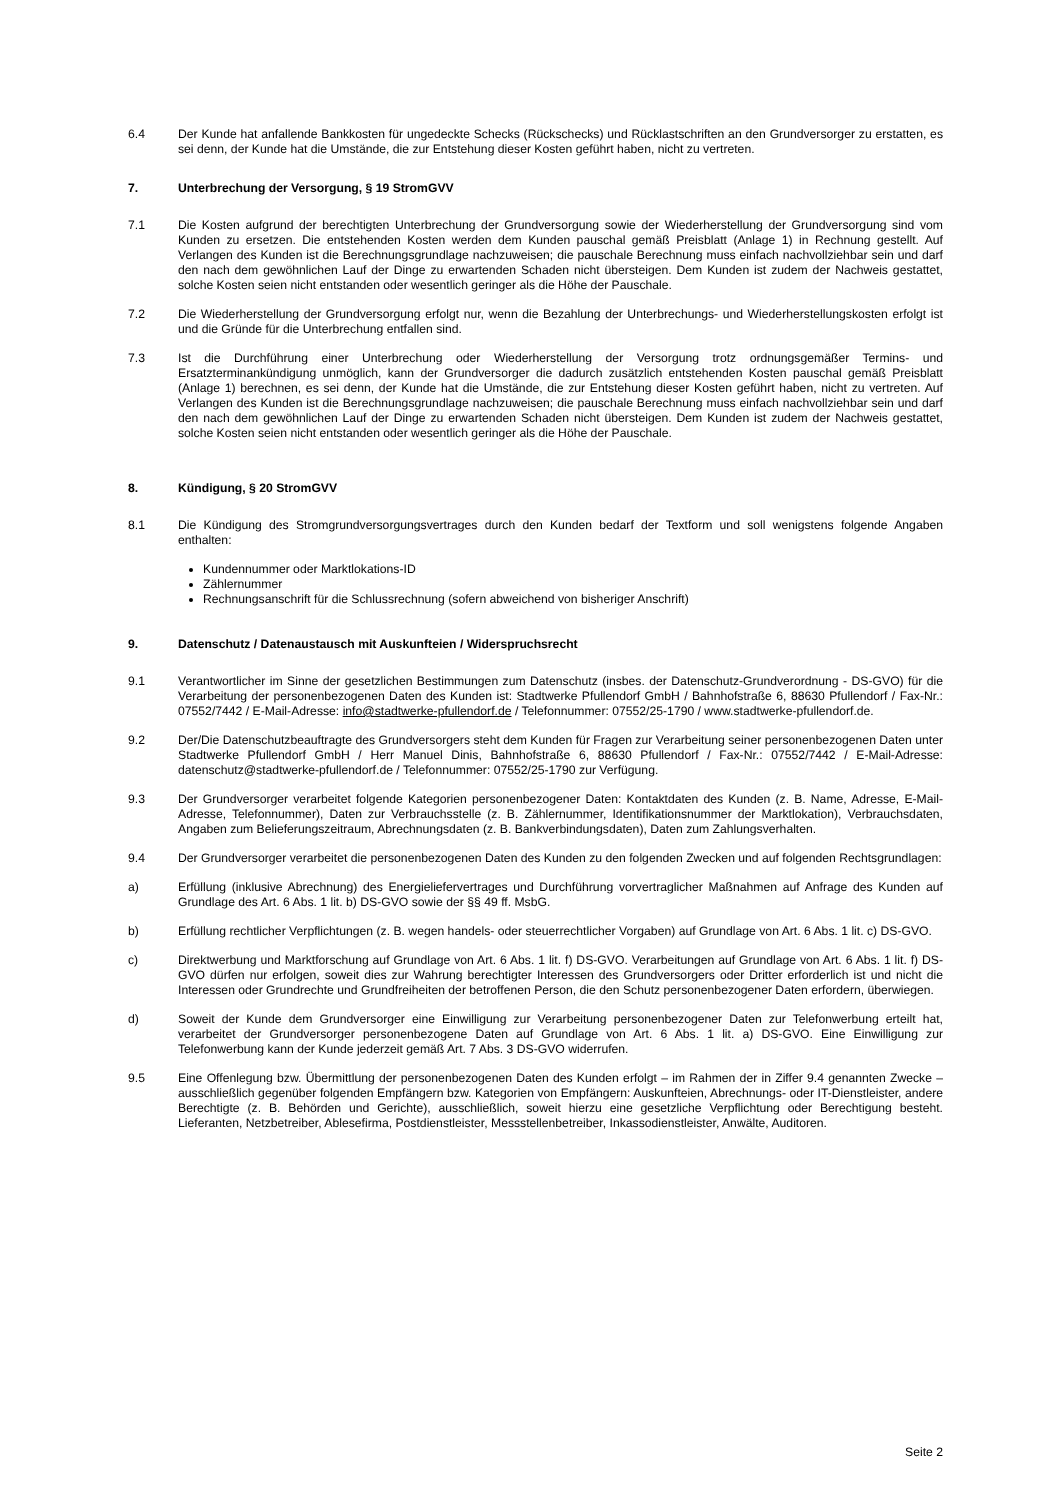6.4 Der Kunde hat anfallende Bankkosten für ungedeckte Schecks (Rückschecks) und Rücklastschriften an den Grundversorger zu erstatten, es sei denn, der Kunde hat die Umstände, die zur Entstehung dieser Kosten geführt haben, nicht zu vertreten.
7. Unterbrechung der Versorgung, § 19 StromGVV
7.1 Die Kosten aufgrund der berechtigten Unterbrechung der Grundversorgung sowie der Wiederherstellung der Grundversorgung sind vom Kunden zu ersetzen. Die entstehenden Kosten werden dem Kunden pauschal gemäß Preisblatt (Anlage 1) in Rechnung gestellt. Auf Verlangen des Kunden ist die Berechnungsgrundlage nachzuweisen; die pauschale Berechnung muss einfach nachvollziehbar sein und darf den nach dem gewöhnlichen Lauf der Dinge zu erwartenden Schaden nicht übersteigen. Dem Kunden ist zudem der Nachweis gestattet, solche Kosten seien nicht entstanden oder wesentlich geringer als die Höhe der Pauschale.
7.2 Die Wiederherstellung der Grundversorgung erfolgt nur, wenn die Bezahlung der Unterbrechungs- und Wiederherstellungskosten erfolgt ist und die Gründe für die Unterbrechung entfallen sind.
7.3 Ist die Durchführung einer Unterbrechung oder Wiederherstellung der Versorgung trotz ordnungsgemäßer Termins- und Ersatzterminankündigung unmöglich, kann der Grundversorger die dadurch zusätzlich entstehenden Kosten pauschal gemäß Preisblatt (Anlage 1) berechnen, es sei denn, der Kunde hat die Umstände, die zur Entstehung dieser Kosten geführt haben, nicht zu vertreten. Auf Verlangen des Kunden ist die Berechnungsgrundlage nachzuweisen; die pauschale Berechnung muss einfach nachvollziehbar sein und darf den nach dem gewöhnlichen Lauf der Dinge zu erwartenden Schaden nicht übersteigen. Dem Kunden ist zudem der Nachweis gestattet, solche Kosten seien nicht entstanden oder wesentlich geringer als die Höhe der Pauschale.
8. Kündigung, § 20 StromGVV
8.1 Die Kündigung des Stromgrundversorgungsvertrages durch den Kunden bedarf der Textform und soll wenigstens folgende Angaben enthalten:
Kundennummer oder Marktlokations-ID
Zählernummer
Rechnungsanschrift für die Schlussrechnung (sofern abweichend von bisheriger Anschrift)
9. Datenschutz / Datenaustausch mit Auskunfteien / Widerspruchsrecht
9.1 Verantwortlicher im Sinne der gesetzlichen Bestimmungen zum Datenschutz (insbes. der Datenschutz-Grundverordnung - DS-GVO) für die Verarbeitung der personenbezogenen Daten des Kunden ist: Stadtwerke Pfullendorf GmbH / Bahnhofstraße 6, 88630 Pfullendorf / Fax-Nr.: 07552/7442 / E-Mail-Adresse: info@stadtwerke-pfullendorf.de / Telefonnummer: 07552/25-1790 / www.stadtwerke-pfullendorf.de.
9.2 Der/Die Datenschutzbeauftragte des Grundversorgers steht dem Kunden für Fragen zur Verarbeitung seiner personenbezogenen Daten unter Stadtwerke Pfullendorf GmbH / Herr Manuel Dinis, Bahnhofstraße 6, 88630 Pfullendorf / Fax-Nr.: 07552/7442 / E-Mail-Adresse: datenschutz@stadtwerke-pfullendorf.de / Telefonnummer: 07552/25-1790 zur Verfügung.
9.3 Der Grundversorger verarbeitet folgende Kategorien personenbezogener Daten: Kontaktdaten des Kunden (z. B. Name, Adresse, E-Mail-Adresse, Telefonnummer), Daten zur Verbrauchsstelle (z. B. Zählernummer, Identifikationsnummer der Marktlokation), Verbrauchsdaten, Angaben zum Belieferungszeitraum, Abrechnungsdaten (z. B. Bankverbindungsdaten), Daten zum Zahlungsverhalten.
9.4 Der Grundversorger verarbeitet die personenbezogenen Daten des Kunden zu den folgenden Zwecken und auf folgenden Rechtsgrundlagen:
a) Erfüllung (inklusive Abrechnung) des Energieliefervertrages und Durchführung vorvertraglicher Maßnahmen auf Anfrage des Kunden auf Grundlage des Art. 6 Abs. 1 lit. b) DS-GVO sowie der §§ 49 ff. MsbG.
b) Erfüllung rechtlicher Verpflichtungen (z. B. wegen handels- oder steuerrechtlicher Vorgaben) auf Grundlage von Art. 6 Abs. 1 lit. c) DS-GVO.
c) Direktwerbung und Marktforschung auf Grundlage von Art. 6 Abs. 1 lit. f) DS-GVO. Verarbeitungen auf Grundlage von Art. 6 Abs. 1 lit. f) DS-GVO dürfen nur erfolgen, soweit dies zur Wahrung berechtigter Interessen des Grundversorgers oder Dritter erforderlich ist und nicht die Interessen oder Grundrechte und Grundfreiheiten der betroffenen Person, die den Schutz personenbezogener Daten erfordern, überwiegen.
d) Soweit der Kunde dem Grundversorger eine Einwilligung zur Verarbeitung personenbezogener Daten zur Telefonwerbung erteilt hat, verarbeitet der Grundversorger personenbezogene Daten auf Grundlage von Art. 6 Abs. 1 lit. a) DS-GVO. Eine Einwilligung zur Telefonwerbung kann der Kunde jederzeit gemäß Art. 7 Abs. 3 DS-GVO widerrufen.
9.5 Eine Offenlegung bzw. Übermittlung der personenbezogenen Daten des Kunden erfolgt – im Rahmen der in Ziffer 9.4 genannten Zwecke – ausschließlich gegenüber folgenden Empfängern bzw. Kategorien von Empfängern: Auskunfteien, Abrechnungs- oder IT-Dienstleister, andere Berechtigte (z. B. Behörden und Gerichte), ausschließlich, soweit hierzu eine gesetzliche Verpflichtung oder Berechtigung besteht. Lieferanten, Netzbetreiber, Ablesefirma, Postdienstleister, Messstellenbetreiber, Inkassodienstleister, Anwälte, Auditoren.
Seite 2